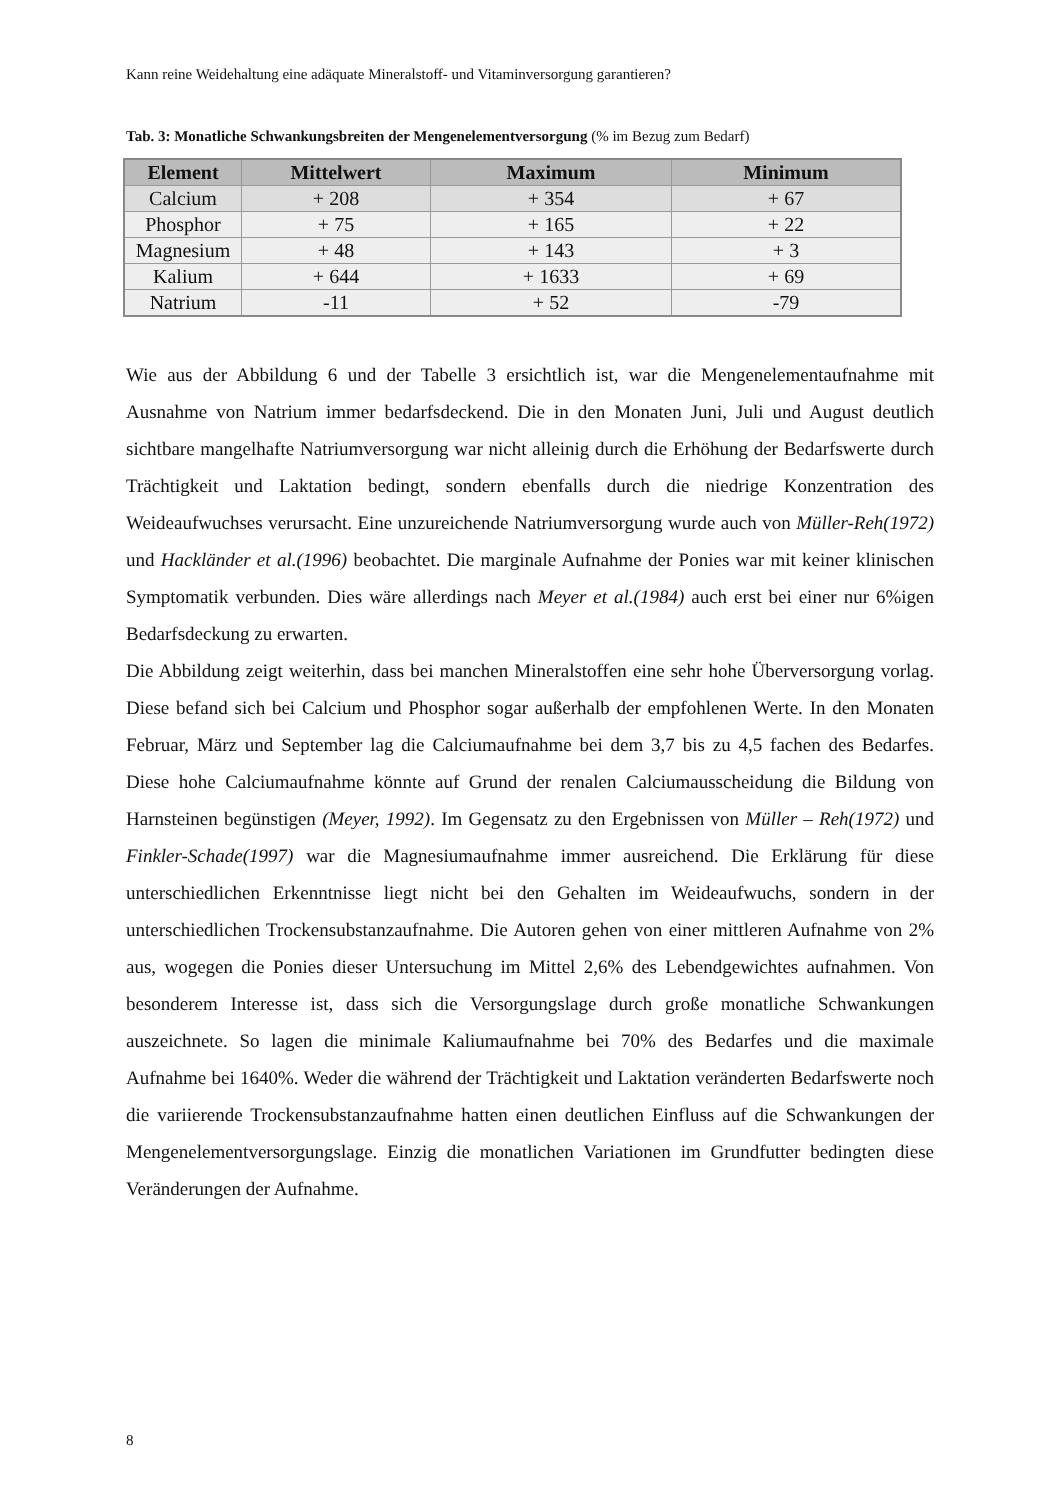Kann reine Weidehaltung eine adäquate Mineralstoff- und Vitaminversorgung garantieren?
Tab. 3: Monatliche Schwankungsbreiten der Mengenelementversorgung (% im Bezug zum Bedarf)
| Element | Mittelwert | Maximum | Minimum |
| --- | --- | --- | --- |
| Calcium | + 208 | + 354 | + 67 |
| Phosphor | + 75 | + 165 | + 22 |
| Magnesium | + 48 | + 143 | + 3 |
| Kalium | + 644 | + 1633 | + 69 |
| Natrium | -11 | + 52 | -79 |
Wie aus der Abbildung 6 und der Tabelle 3 ersichtlich ist, war die Mengenelementaufnahme mit Ausnahme von Natrium immer bedarfsdeckend. Die in den Monaten Juni, Juli und August deutlich sichtbare mangelhafte Natriumversorgung war nicht alleinig durch die Erhöhung der Bedarfswerte durch Trächtigkeit und Laktation bedingt, sondern ebenfalls durch die niedrige Konzentration des Weideaufwuchses verursacht. Eine unzureichende Natriumversorgung wurde auch von Müller-Reh(1972) und Hackländer et al.(1996) beobachtet. Die marginale Aufnahme der Ponies war mit keiner klinischen Symptomatik verbunden. Dies wäre allerdings nach Meyer et al.(1984) auch erst bei einer nur 6%igen Bedarfsdeckung zu erwarten.
Die Abbildung zeigt weiterhin, dass bei manchen Mineralstoffen eine sehr hohe Überversorgung vorlag. Diese befand sich bei Calcium und Phosphor sogar außerhalb der empfohlenen Werte. In den Monaten Februar, März und September lag die Calciumaufnahme bei dem 3,7 bis zu 4,5 fachen des Bedarfes. Diese hohe Calciumaufnahme könnte auf Grund der renalen Calciumausscheidung die Bildung von Harnsteinen begünstigen (Meyer, 1992). Im Gegensatz zu den Ergebnissen von Müller – Reh(1972) und Finkler-Schade(1997) war die Magnesiumaufnahme immer ausreichend. Die Erklärung für diese unterschiedlichen Erkenntnisse liegt nicht bei den Gehalten im Weideaufwuchs, sondern in der unterschiedlichen Trockensubstanzaufnahme. Die Autoren gehen von einer mittleren Aufnahme von 2% aus, wogegen die Ponies dieser Untersuchung im Mittel 2,6% des Lebendgewichtes aufnahmen. Von besonderem Interesse ist, dass sich die Versorgungslage durch große monatliche Schwankungen auszeichnete. So lagen die minimale Kaliumaufnahme bei 70% des Bedarfes und die maximale Aufnahme bei 1640%. Weder die während der Trächtigkeit und Laktation veränderten Bedarfswerte noch die variierende Trockensubstanzaufnahme hatten einen deutlichen Einfluss auf die Schwankungen der Mengenelementversorgungslage. Einzig die monatlichen Variationen im Grundfutter bedingten diese Veränderungen der Aufnahme.
8